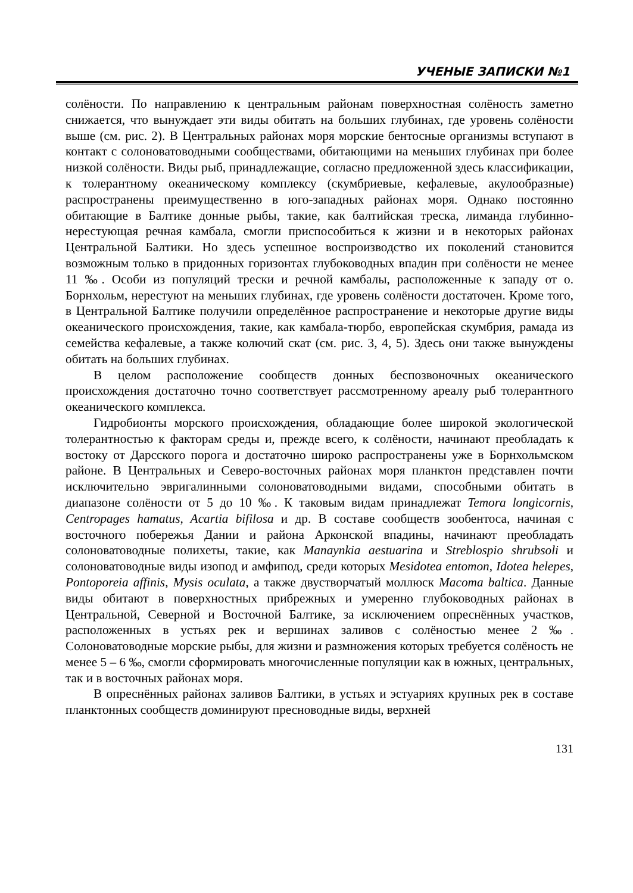УЧЕНЫЕ ЗАПИСКИ №1
солёности. По направлению к центральным районам поверхностная солёность заметно снижается, что вынуждает эти виды обитать на больших глубинах, где уровень солёности выше (см. рис. 2). В Центральных районах моря морские бентосные организмы вступают в контакт с солоноватоводными сообществами, обитающими на меньших глубинах при более низкой солёности. Виды рыб, принадлежащие, согласно предложенной здесь классификации, к толерантному океаническому комплексу (скумбриевые, кефалевые, акулообразные) распространены преимущественно в юго-западных районах моря. Однако постоянно обитающие в Балтике донные рыбы, такие, как балтийская треска, лиманда глубинно-нерестующая речная камбала, смогли приспособиться к жизни и в некоторых районах Центральной Балтики. Но здесь успешное воспроизводство их поколений становится возможным только в придонных горизонтах глубоководных впадин при солёности не менее 11 ‰. Особи из популяций трески и речной камбалы, расположенные к западу от о. Борнхольм, нерестуют на меньших глубинах, где уровень солёности достаточен. Кроме того, в Центральной Балтике получили определённое распространение и некоторые другие виды океанического происхождения, такие, как камбала-тюрбо, европейская скумбрия, рамада из семейства кефалевые, а также колючий скат (см. рис. 3, 4, 5). Здесь они также вынуждены обитать на больших глубинах.
В целом расположение сообществ донных беспозвоночных океанического происхождения достаточно точно соответствует рассмотренному ареалу рыб толерантного океанического комплекса.
Гидробионты морского происхождения, обладающие более широкой экологической толерантностью к факторам среды и, прежде всего, к солёности, начинают преобладать к востоку от Дарсского порога и достаточно широко распространены уже в Борнхольмском районе. В Центральных и Северо-восточных районах моря планктон представлен почти исключительно эвригалинными солоноватоводными видами, способными обитать в диапазоне солёности от 5 до 10 ‰. К таковым видам принадлежат Temora longicornis, Centropages hamatus, Acartia bifilosa и др. В составе сообществ зообентоса, начиная с восточного побережья Дании и района Арконской впадины, начинают преобладать солоноватоводные полихеты, такие, как Manaynkia aestuarina и Streblospio shrubsoli и солоноватоводные виды изопод и амфипод, среди которых Mesidotea entomon, Idotea helepes, Pontoporeia affinis, Mysis oculata, а также двустворчатый моллюск Macoma baltica. Данные виды обитают в поверхностных прибрежных и умеренно глубоководных районах в Центральной, Северной и Восточной Балтике, за исключением опреснённых участков, расположенных в устьях рек и вершинах заливов с солёностью менее 2 ‰. Солоноватоводные морские рыбы, для жизни и размножения которых требуется солёность не менее 5 – 6 ‰, смогли сформировать многочисленные популяции как в южных, центральных, так и в восточных районах моря.
В опреснённых районах заливов Балтики, в устьях и эстуариях крупных рек в составе планктонных сообществ доминируют пресноводные виды, верхней
131